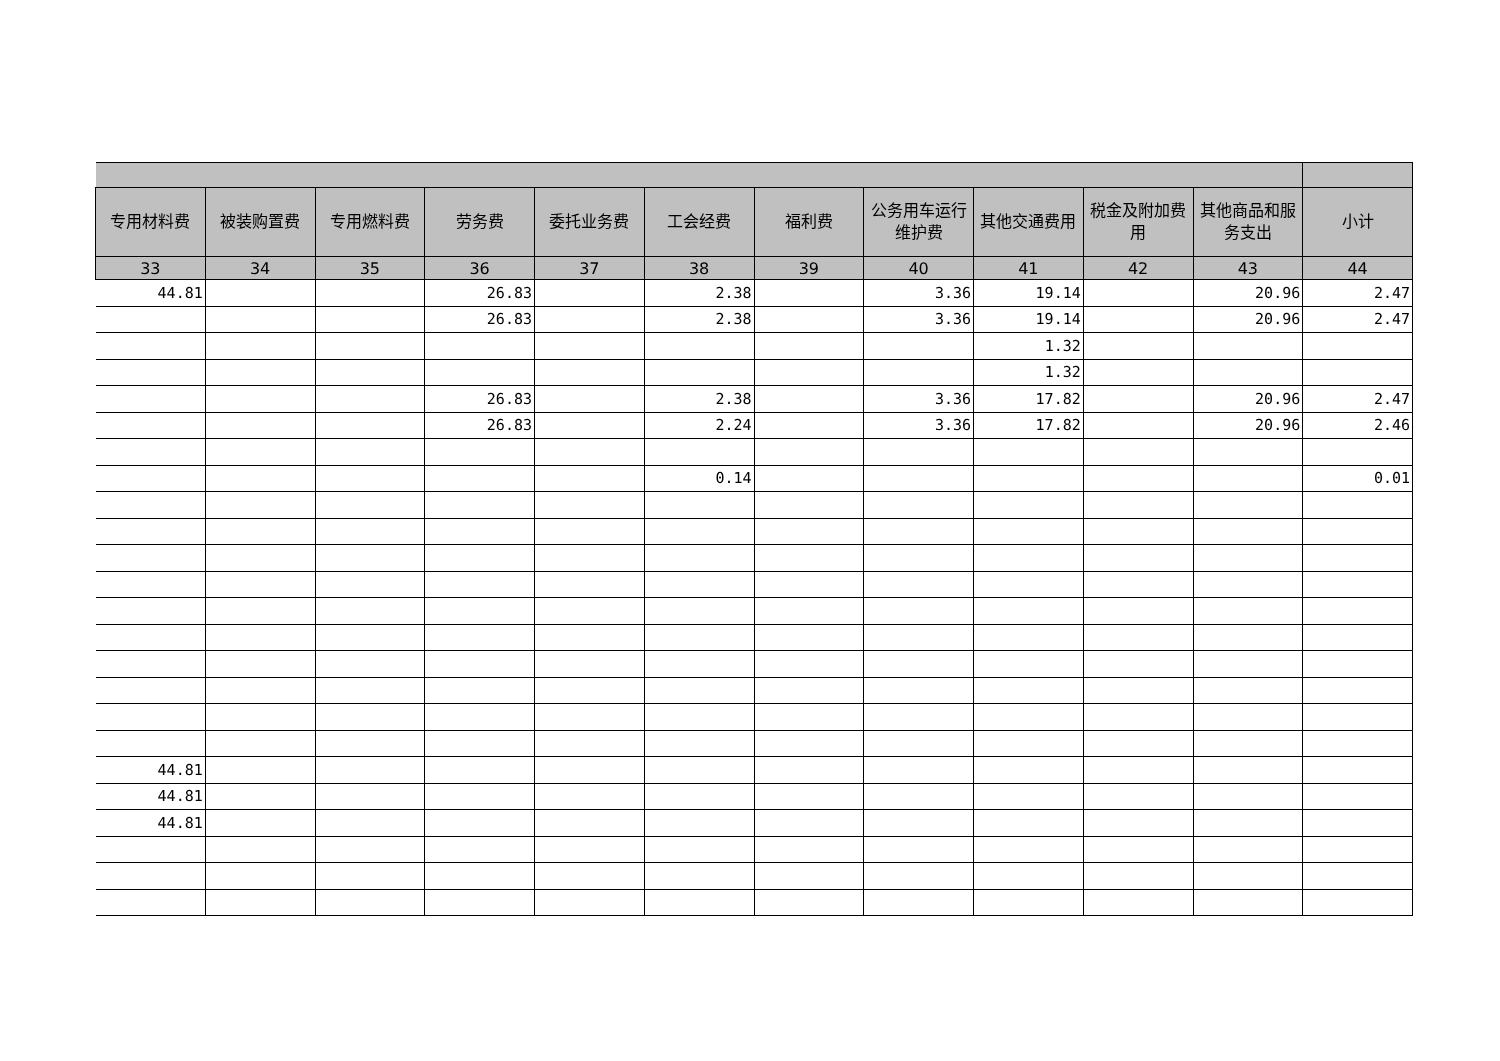| 专用材料费 | 被装购置费 | 专用燃料费 | 劳务费 | 委托业务费 | 工会经费 | 福利费 | 公务用车运行维护费 | 其他交通费用 | 税金及附加费用 | 其他商品和服务支出 | 小计 |
| --- | --- | --- | --- | --- | --- | --- | --- | --- | --- | --- | --- |
| 33 | 34 | 35 | 36 | 37 | 38 | 39 | 40 | 41 | 42 | 43 | 44 |
| 44.81 | | | 26.83 | | 2.38 | | 3.36 | 19.14 | | 20.96 | 2.47 |
| | | | 26.83 | | 2.38 | | 3.36 | 19.14 | | 20.96 | 2.47 |
| | | | | | | | | 1.32 | | | |
| | | | | | | | | 1.32 | | | |
| | | | 26.83 | | 2.38 | | 3.36 | 17.82 | | 20.96 | 2.47 |
| | | | 26.83 | | 2.24 | | 3.36 | 17.82 | | 20.96 | 2.46 |
| | | | | | 0.14 | | | | | | 0.01 |
| 44.81 | | | | | | | | | | | |
| 44.81 | | | | | | | | | | | |
| 44.81 | | | | | | | | | | | |